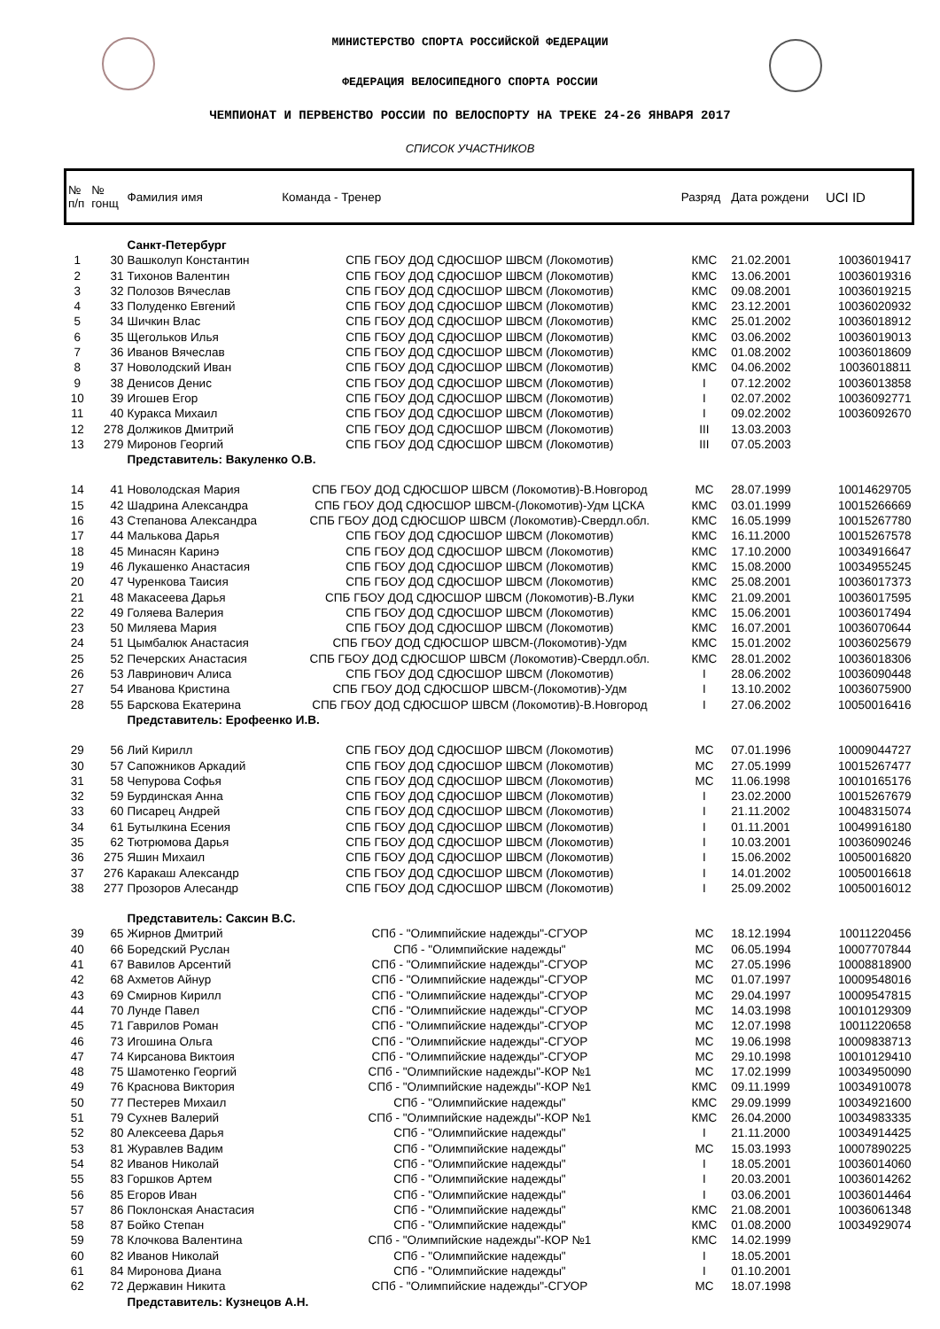МИНИСТЕРСТВО СПОРТА РОССИЙСКОЙ ФЕДЕРАЦИИ
ФЕДЕРАЦИЯ ВЕЛОСИПЕДНОГО СПОРТА РОССИИ
ЧЕМПИОНАТ И ПЕРВЕНСТВО РОССИИ ПО ВЕЛОСПОРТУ НА ТРЕКЕ 24-26 ЯНВАРЯ 2017
СПИСОК УЧАСТНИКОВ
| № п/п | № гонщ | Фамилия имя | Команда - Тренер | Разряд | Дата рождени | UCI ID |
| --- | --- | --- | --- | --- | --- | --- |
| | | Санкт-Петербург | | | | |
| 1 | 30 | Вашколуп Константин | СПБ ГБОУ ДОД СДЮСШОР ШВСМ (Локомотив) | КМС | 21.02.2001 | 10036019417 |
| 2 | 31 | Тихонов Валентин | СПБ ГБОУ ДОД СДЮСШОР ШВСМ (Локомотив) | КМС | 13.06.2001 | 10036019316 |
| 3 | 32 | Полозов Вячеслав | СПБ ГБОУ ДОД СДЮСШОР ШВСМ (Локомотив) | КМС | 09.08.2001 | 10036019215 |
| 4 | 33 | Полуденко Евгений | СПБ ГБОУ ДОД СДЮСШОР ШВСМ (Локомотив) | КМС | 23.12.2001 | 10036020932 |
| 5 | 34 | Шичкин Влас | СПБ ГБОУ ДОД СДЮСШОР ШВСМ (Локомотив) | КМС | 25.01.2002 | 10036018912 |
| 6 | 35 | Щегольков Илья | СПБ ГБОУ ДОД СДЮСШОР ШВСМ (Локомотив) | КМС | 03.06.2002 | 10036019013 |
| 7 | 36 | Иванов Вячеслав | СПБ ГБОУ ДОД СДЮСШОР ШВСМ (Локомотив) | КМС | 01.08.2002 | 10036018609 |
| 8 | 37 | Новолодский Иван | СПБ ГБОУ ДОД СДЮСШОР ШВСМ (Локомотив) | КМС | 04.06.2002 | 10036018811 |
| 9 | 38 | Денисов Денис | СПБ ГБОУ ДОД СДЮСШОР ШВСМ (Локомотив) | I | 07.12.2002 | 10036013858 |
| 10 | 39 | Игошев Егор | СПБ ГБОУ ДОД СДЮСШОР ШВСМ (Локомотив) | I | 02.07.2002 | 10036092771 |
| 11 | 40 | Куракса Михаил | СПБ ГБОУ ДОД СДЮСШОР ШВСМ (Локомотив) | I | 09.02.2002 | 10036092670 |
| 12 | 278 | Должиков Дмитрий | СПБ ГБОУ ДОД СДЮСШОР ШВСМ (Локомотив) | III | 13.03.2003 | |
| 13 | 279 | Миронов Георгий | СПБ ГБОУ ДОД СДЮСШОР ШВСМ (Локомотив) | III | 07.05.2003 | |
| | | Представитель: Вакуленко О.В. | | | | |
| 14 | 41 | Новолодская Мария | СПБ ГБОУ ДОД СДЮСШОР ШВСМ (Локомотив)-В.Новгород | МС | 28.07.1999 | 10014629705 |
| 15 | 42 | Шадрина Александра | СПБ ГБОУ ДОД СДЮСШОР ШВСМ-(Локомотив)-Удм ЦСКА | КМС | 03.01.1999 | 10015266669 |
| 16 | 43 | Степанова Александра | СПБ ГБОУ ДОД СДЮСШОР ШВСМ (Локомотив)-Свердл.обл. | КМС | 16.05.1999 | 10015267780 |
| 17 | 44 | Малькова Дарья | СПБ ГБОУ ДОД СДЮСШОР ШВСМ (Локомотив) | КМС | 16.11.2000 | 10015267578 |
| 18 | 45 | Минасян Каринэ | СПБ ГБОУ ДОД СДЮСШОР ШВСМ (Локомотив) | КМС | 17.10.2000 | 10034916647 |
| 19 | 46 | Лукашенко Анастасия | СПБ ГБОУ ДОД СДЮСШОР ШВСМ (Локомотив) | КМС | 15.08.2000 | 10034955245 |
| 20 | 47 | Чуренкова Таисия | СПБ ГБОУ ДОД СДЮСШОР ШВСМ (Локомотив) | КМС | 25.08.2001 | 10036017373 |
| 21 | 48 | Макасеева Дарья | СПБ ГБОУ ДОД СДЮСШОР ШВСМ (Локомотив)-В.Луки | КМС | 21.09.2001 | 10036017595 |
| 22 | 49 | Голяева Валерия | СПБ ГБОУ ДОД СДЮСШОР ШВСМ (Локомотив) | КМС | 15.06.2001 | 10036017494 |
| 23 | 50 | Миляева Мария | СПБ ГБОУ ДОД СДЮСШОР ШВСМ (Локомотив) | КМС | 16.07.2001 | 10036070644 |
| 24 | 51 | Цымбалюк Анастасия | СПБ ГБОУ ДОД СДЮСШОР ШВСМ-(Локомотив)-Удм | КМС | 15.01.2002 | 10036025679 |
| 25 | 52 | Печерских Анастасия | СПБ ГБОУ ДОД СДЮСШОР ШВСМ (Локомотив)-Свердл.обл. | КМС | 28.01.2002 | 10036018306 |
| 26 | 53 | Лавринович Алиса | СПБ ГБОУ ДОД СДЮСШОР ШВСМ (Локомотив) | I | 28.06.2002 | 10036090448 |
| 27 | 54 | Иванова Кристина | СПБ ГБОУ ДОД СДЮСШОР ШВСМ-(Локомотив)-Удм | I | 13.10.2002 | 10036075900 |
| 28 | 55 | Барскова Екатерина | СПБ ГБОУ ДОД СДЮСШОР ШВСМ (Локомотив)-В.Новгород | I | 27.06.2002 | 10050016416 |
| | | Представитель: Ерофеенко И.В. | | | | |
| 29 | 56 | Лий Кирилл | СПБ ГБОУ ДОД СДЮСШОР ШВСМ (Локомотив) | МС | 07.01.1996 | 10009044727 |
| 30 | 57 | Сапожников Аркадий | СПБ ГБОУ ДОД СДЮСШОР ШВСМ (Локомотив) | МС | 27.05.1999 | 10015267477 |
| 31 | 58 | Чепурова Софья | СПБ ГБОУ ДОД СДЮСШОР ШВСМ (Локомотив) | МС | 11.06.1998 | 10010165176 |
| 32 | 59 | Бурдинская Анна | СПБ ГБОУ ДОД СДЮСШОР ШВСМ (Локомотив) | I | 23.02.2000 | 10015267679 |
| 33 | 60 | Писарец Андрей | СПБ ГБОУ ДОД СДЮСШОР ШВСМ (Локомотив) | I | 21.11.2002 | 10048315074 |
| 34 | 61 | Бутылкина Есения | СПБ ГБОУ ДОД СДЮСШОР ШВСМ (Локомотив) | I | 01.11.2001 | 10049916180 |
| 35 | 62 | Тютрюмова Дарья | СПБ ГБОУ ДОД СДЮСШОР ШВСМ (Локомотив) | I | 10.03.2001 | 10036090246 |
| 36 | 275 | Яшин Михаил | СПБ ГБОУ ДОД СДЮСШОР ШВСМ (Локомотив) | I | 15.06.2002 | 10050016820 |
| 37 | 276 | Каракаш Александр | СПБ ГБОУ ДОД СДЮСШОР ШВСМ (Локомотив) | I | 14.01.2002 | 10050016618 |
| 38 | 277 | Прозоров Алесандр | СПБ ГБОУ ДОД СДЮСШОР ШВСМ (Локомотив) | I | 25.09.2002 | 10050016012 |
| | | Представитель: Саксин В.С. | | | | |
| 39 | 65 | Жирнов Дмитрий | СПб - "Олимпийские надежды"-СГУОР | МС | 18.12.1994 | 10011220456 |
| 40 | 66 | Боредский Руслан | СПб - "Олимпийские надежды" | МС | 06.05.1994 | 10007707844 |
| 41 | 67 | Вавилов Арсентий | СПб - "Олимпийские надежды"-СГУОР | МС | 27.05.1996 | 10008818900 |
| 42 | 68 | Ахметов Айнур | СПб - "Олимпийские надежды"-СГУОР | МС | 01.07.1997 | 10009548016 |
| 43 | 69 | Смирнов Кирилл | СПб - "Олимпийские надежды"-СГУОР | МС | 29.04.1997 | 10009547815 |
| 44 | 70 | Лунде Павел | СПб - "Олимпийские надежды"-СГУОР | МС | 14.03.1998 | 10010129309 |
| 45 | 71 | Гаврилов Роман | СПб - "Олимпийские надежды"-СГУОР | МС | 12.07.1998 | 10011220658 |
| 46 | 73 | Игошина Ольга | СПб - "Олимпийские надежды"-СГУОР | МС | 19.06.1998 | 10009838713 |
| 47 | 74 | Кирсанова Виктоия | СПб - "Олимпийские надежды"-СГУОР | МС | 29.10.1998 | 10010129410 |
| 48 | 75 | Шамотенко Георгий | СПб - "Олимпийские надежды"-КОР №1 | МС | 17.02.1999 | 10034950090 |
| 49 | 76 | Краснова Виктория | СПб - "Олимпийские надежды"-КОР №1 | КМС | 09.11.1999 | 10034910078 |
| 50 | 77 | Пестерев Михаил | СПб - "Олимпийские надежды" | КМС | 29.09.1999 | 10034921600 |
| 51 | 79 | Сухнев Валерий | СПб - "Олимпийские надежды"-КОР №1 | КМС | 26.04.2000 | 10034983335 |
| 52 | 80 | Алексеева Дарья | СПб - "Олимпийские надежды" | I | 21.11.2000 | 10034914425 |
| 53 | 81 | Журавлев Вадим | СПб - "Олимпийские надежды" | МС | 15.03.1993 | 10007890225 |
| 54 | 82 | Иванов Николай | СПб - "Олимпийские надежды" | I | 18.05.2001 | 10036014060 |
| 55 | 83 | Горшков Артем | СПб - "Олимпийские надежды" | I | 20.03.2001 | 10036014262 |
| 56 | 85 | Егоров Иван | СПб - "Олимпийские надежды" | I | 03.06.2001 | 10036014464 |
| 57 | 86 | Поклонская Анастасия | СПб - "Олимпийские надежды" | КМС | 21.08.2001 | 10036061348 |
| 58 | 87 | Бойко Степан | СПб - "Олимпийские надежды" | КМС | 01.08.2000 | 10034929074 |
| 59 | 78 | Клочкова Валентина | СПб - "Олимпийские надежды"-КОР №1 | КМС | 14.02.1999 | |
| 60 | 82 | Иванов Николай | СПб - "Олимпийские надежды" | I | 18.05.2001 | |
| 61 | 84 | Миронова Диана | СПб - "Олимпийские надежды" | I | 01.10.2001 | |
| 62 | 72 | Державин Никита | СПб - "Олимпийские надежды"-СГУОР | МС | 18.07.1998 | |
| | | Представитель: Кузнецов А.Н. | | | | |